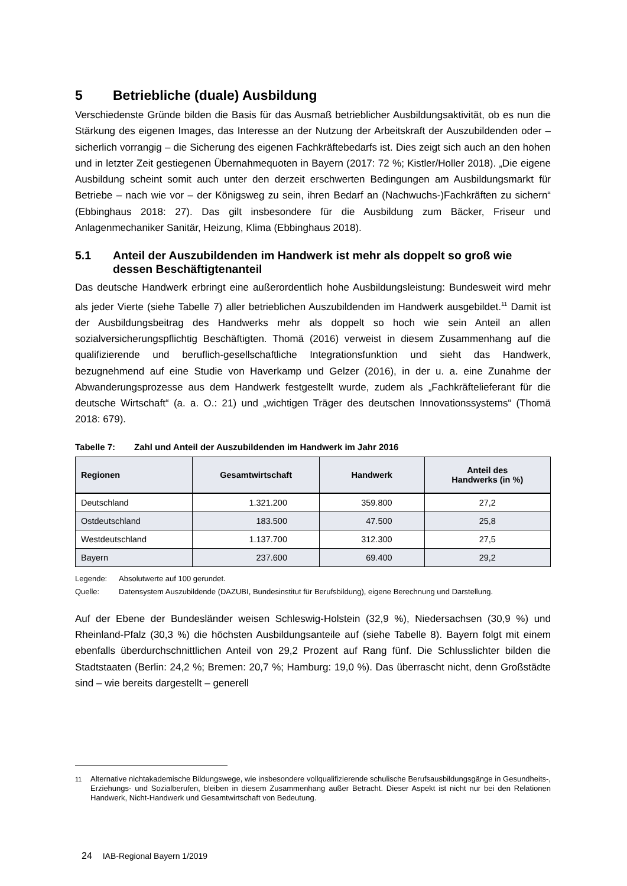5 Betriebliche (duale) Ausbildung
Verschiedenste Gründe bilden die Basis für das Ausmaß betrieblicher Ausbildungsaktivität, ob es nun die Stärkung des eigenen Images, das Interesse an der Nutzung der Arbeitskraft der Auszubildenden oder – sicherlich vorrangig – die Sicherung des eigenen Fachkräftebedarfs ist. Dies zeigt sich auch an den hohen und in letzter Zeit gestiegenen Übernahmequoten in Bayern (2017: 72 %; Kistler/Holler 2018). „Die eigene Ausbildung scheint somit auch unter den derzeit erschwerten Bedingungen am Ausbildungsmarkt für Betriebe – nach wie vor – der Königsweg zu sein, ihren Bedarf an (Nachwuchs-)Fachkräften zu sichern“ (Ebbinghaus 2018: 27). Das gilt insbesondere für die Ausbildung zum Bäcker, Friseur und Anlagenmechaniker Sanitär, Heizung, Klima (Ebbinghaus 2018).
5.1 Anteil der Auszubildenden im Handwerk ist mehr als doppelt so groß wie dessen Beschäftigtenanteil
Das deutsche Handwerk erbringt eine außerordentlich hohe Ausbildungsleistung: Bundesweit wird mehr als jeder Vierte (siehe Tabelle 7) aller betrieblichen Auszubildenden im Handwerk ausgebildet.<sup>11</sup> Damit ist der Ausbildungsbeitrag des Handwerks mehr als doppelt so hoch wie sein Anteil an allen sozialversicherungspflichtig Beschäftigten. Thomä (2016) verweist in diesem Zusammenhang auf die qualifizierende und beruflich-gesellschaftliche Integrationsfunktion und sieht das Handwerk, bezugnehmend auf eine Studie von Haverkamp und Gelzer (2016), in der u. a. eine Zunahme der Abwanderungsprozesse aus dem Handwerk festgestellt wurde, zudem als „Fachkräftelieferant für die deutsche Wirtschaft“ (a. a. O.: 21) und „wichtigen Träger des deutschen Innovationssystems“ (Thomä 2018: 679).
Tabelle 7: Zahl und Anteil der Auszubildenden im Handwerk im Jahr 2016
| Regionen | Gesamtwirtschaft | Handwerk | Anteil des Handwerks (in %) |
| --- | --- | --- | --- |
| Deutschland | 1.321.200 | 359.800 | 27,2 |
| Ostdeutschland | 183.500 | 47.500 | 25,8 |
| Westdeutschland | 1.137.700 | 312.300 | 27,5 |
| Bayern | 237.600 | 69.400 | 29,2 |
Legende: Absolutwerte auf 100 gerundet.
Quelle: Datensystem Auszubildende (DAZUBI, Bundesinstitut für Berufsbildung), eigene Berechnung und Darstellung.
Auf der Ebene der Bundesländer weisen Schleswig-Holstein (32,9 %), Niedersachsen (30,9 %) und Rheinland-Pfalz (30,3 %) die höchsten Ausbildungsanteile auf (siehe Tabelle 8). Bayern folgt mit einem ebenfalls überdurchschnittlichen Anteil von 29,2 Prozent auf Rang fünf. Die Schlusslichter bilden die Stadtstaaten (Berlin: 24,2 %; Bremen: 20,7 %; Hamburg: 19,0 %). Das überrascht nicht, denn Großstädte sind – wie bereits dargestellt – generell
<sup>11</sup> Alternative nichtakademische Bildungswege, wie insbesondere vollqualifizierende schulische Berufsausbildungsgänge in Gesundheits-, Erziehungs- und Sozialberufen, bleiben in diesem Zusammenhang außer Betracht. Dieser Aspekt ist nicht nur bei den Relationen Handwerk, Nicht-Handwerk und Gesamtwirtschaft von Bedeutung.
24 IAB-Regional Bayern 1/2019